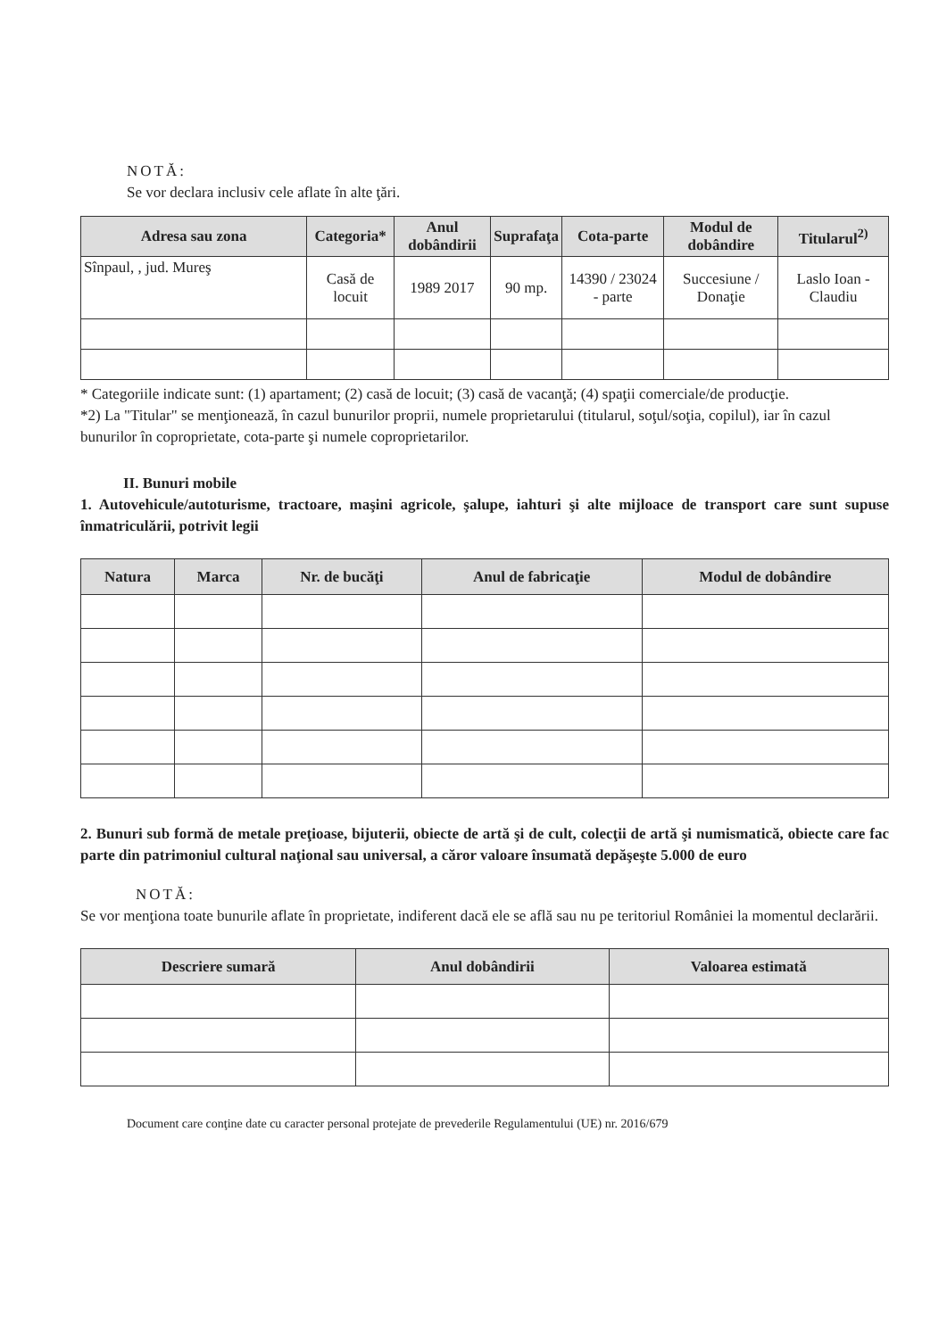NOTĂ:
Se vor declara inclusiv cele aflate în alte ţări.
| Adresa sau zona | Categoria* | Anul dobândirii | Suprafaţa | Cota-parte | Modul de dobândire | Titularul<sup>2)</sup> |
| --- | --- | --- | --- | --- | --- | --- |
| Sînpaul, , jud. Mureş | Casă de locuit | 1989 2017 | 90 mp. | 14390 / 23024 - parte | Succesiune / Donaţie | Laslo Ioan - Claudiu |
* Categoriile indicate sunt: (1) apartament; (2) casă de locuit; (3) casă de vacanţă; (4) spaţii comerciale/de producţie.
*2) La "Titular" se menţionează, în cazul bunurilor proprii, numele proprietarului (titularul, soţul/soţia, copilul), iar în cazul bunurilor în coproprietate, cota-parte şi numele coproprietarilor.
II. Bunuri mobile
1. Autovehicule/autoturisme, tractoare, maşini agricole, şalupe, iahturi şi alte mijloace de transport care sunt supuse înmatriculării, potrivit legii
| Natura | Marca | Nr. de bucăţi | Anul de fabricaţie | Modul de dobândire |
| --- | --- | --- | --- | --- |
2. Bunuri sub formă de metale preţioase, bijuterii, obiecte de artă şi de cult, colecţii de artă şi numismatică, obiecte care fac parte din patrimoniul cultural naţional sau universal, a căror valoare însumată depăşeşte 5.000 de euro
NOTĂ:
Se vor menţiona toate bunurile aflate în proprietate, indiferent dacă ele se află sau nu pe teritoriul României la momentul declarării.
| Descriere sumară | Anul dobândirii | Valoarea estimată |
| --- | --- | --- |
Document care conţine date cu caracter personal protejate de prevederile Regulamentului (UE) nr. 2016/679